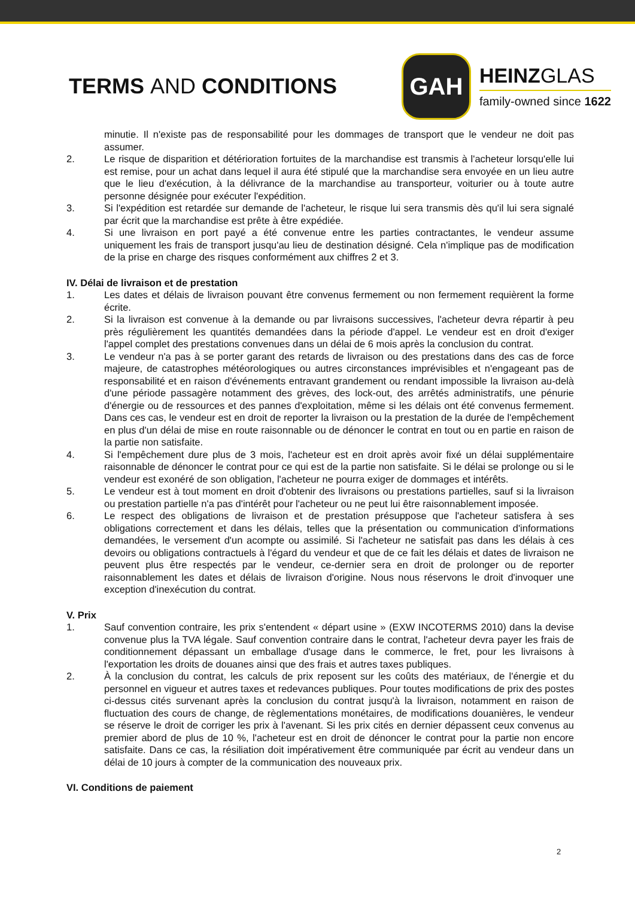TERMS AND CONDITIONS
GAH
HEINZGLAS
family-owned since 1622
minutie. Il n'existe pas de responsabilité pour les dommages de transport que le vendeur ne doit pas assumer.
2. Le risque de disparition et détérioration fortuites de la marchandise est transmis à l'acheteur lorsqu'elle lui est remise, pour un achat dans lequel il aura été stipulé que la marchandise sera envoyée en un lieu autre que le lieu d'exécution, à la délivrance de la marchandise au transporteur, voiturier ou à toute autre personne désignée pour exécuter l'expédition.
3. Si l'expédition est retardée sur demande de l'acheteur, le risque lui sera transmis dès qu'il lui sera signalé par écrit que la marchandise est prête à être expédiée.
4. Si une livraison en port payé a été convenue entre les parties contractantes, le vendeur assume uniquement les frais de transport jusqu'au lieu de destination désigné. Cela n'implique pas de modification de la prise en charge des risques conformément aux chiffres 2 et 3.
IV. Délai de livraison et de prestation
1. Les dates et délais de livraison pouvant être convenus fermement ou non fermement requièrent la forme écrite.
2. Si la livraison est convenue à la demande ou par livraisons successives, l'acheteur devra répartir à peu près régulièrement les quantités demandées dans la période d'appel. Le vendeur est en droit d'exiger l'appel complet des prestations convenues dans un délai de 6 mois après la conclusion du contrat.
3. Le vendeur n'a pas à se porter garant des retards de livraison ou des prestations dans des cas de force majeure, de catastrophes météorologiques ou autres circonstances imprévisibles et n'engageant pas de responsabilité et en raison d'événements entravant grandement ou rendant impossible la livraison au-delà d'une période passagère notamment des grèves, des lock-out, des arrêtés administratifs, une pénurie d'énergie ou de ressources et des pannes d'exploitation, même si les délais ont été convenus fermement. Dans ces cas, le vendeur est en droit de reporter la livraison ou la prestation de la durée de l'empêchement en plus d'un délai de mise en route raisonnable ou de dénoncer le contrat en tout ou en partie en raison de la partie non satisfaite.
4. Si l'empêchement dure plus de 3 mois, l'acheteur est en droit après avoir fixé un délai supplémentaire raisonnable de dénoncer le contrat pour ce qui est de la partie non satisfaite. Si le délai se prolonge ou si le vendeur est exonéré de son obligation, l'acheteur ne pourra exiger de dommages et intérêts.
5. Le vendeur est à tout moment en droit d'obtenir des livraisons ou prestations partielles, sauf si la livraison ou prestation partielle n'a pas d'intérêt pour l'acheteur ou ne peut lui être raisonnablement imposée.
6. Le respect des obligations de livraison et de prestation présuppose que l'acheteur satisfera à ses obligations correctement et dans les délais, telles que la présentation ou communication d'informations demandées, le versement d'un acompte ou assimilé. Si l'acheteur ne satisfait pas dans les délais à ces devoirs ou obligations contractuels à l'égard du vendeur et que de ce fait les délais et dates de livraison ne peuvent plus être respectés par le vendeur, ce-dernier sera en droit de prolonger ou de reporter raisonnablement les dates et délais de livraison d'origine. Nous nous réservons le droit d'invoquer une exception d'inexécution du contrat.
V. Prix
1. Sauf convention contraire, les prix s'entendent « départ usine » (EXW INCOTERMS 2010) dans la devise convenue plus la TVA légale. Sauf convention contraire dans le contrat, l'acheteur devra payer les frais de conditionnement dépassant un emballage d'usage dans le commerce, le fret, pour les livraisons à l'exportation les droits de douanes ainsi que des frais et autres taxes publiques.
2. À la conclusion du contrat, les calculs de prix reposent sur les coûts des matériaux, de l'énergie et du personnel en vigueur et autres taxes et redevances publiques. Pour toutes modifications de prix des postes ci-dessus cités survenant après la conclusion du contrat jusqu'à la livraison, notamment en raison de fluctuation des cours de change, de règlementations monétaires, de modifications douanières, le vendeur se réserve le droit de corriger les prix à l'avenant. Si les prix cités en dernier dépassent ceux convenus au premier abord de plus de 10 %, l'acheteur est en droit de dénoncer le contrat pour la partie non encore satisfaite. Dans ce cas, la résiliation doit impérativement être communiquée par écrit au vendeur dans un délai de 10 jours à compter de la communication des nouveaux prix.
VI. Conditions de paiement
2